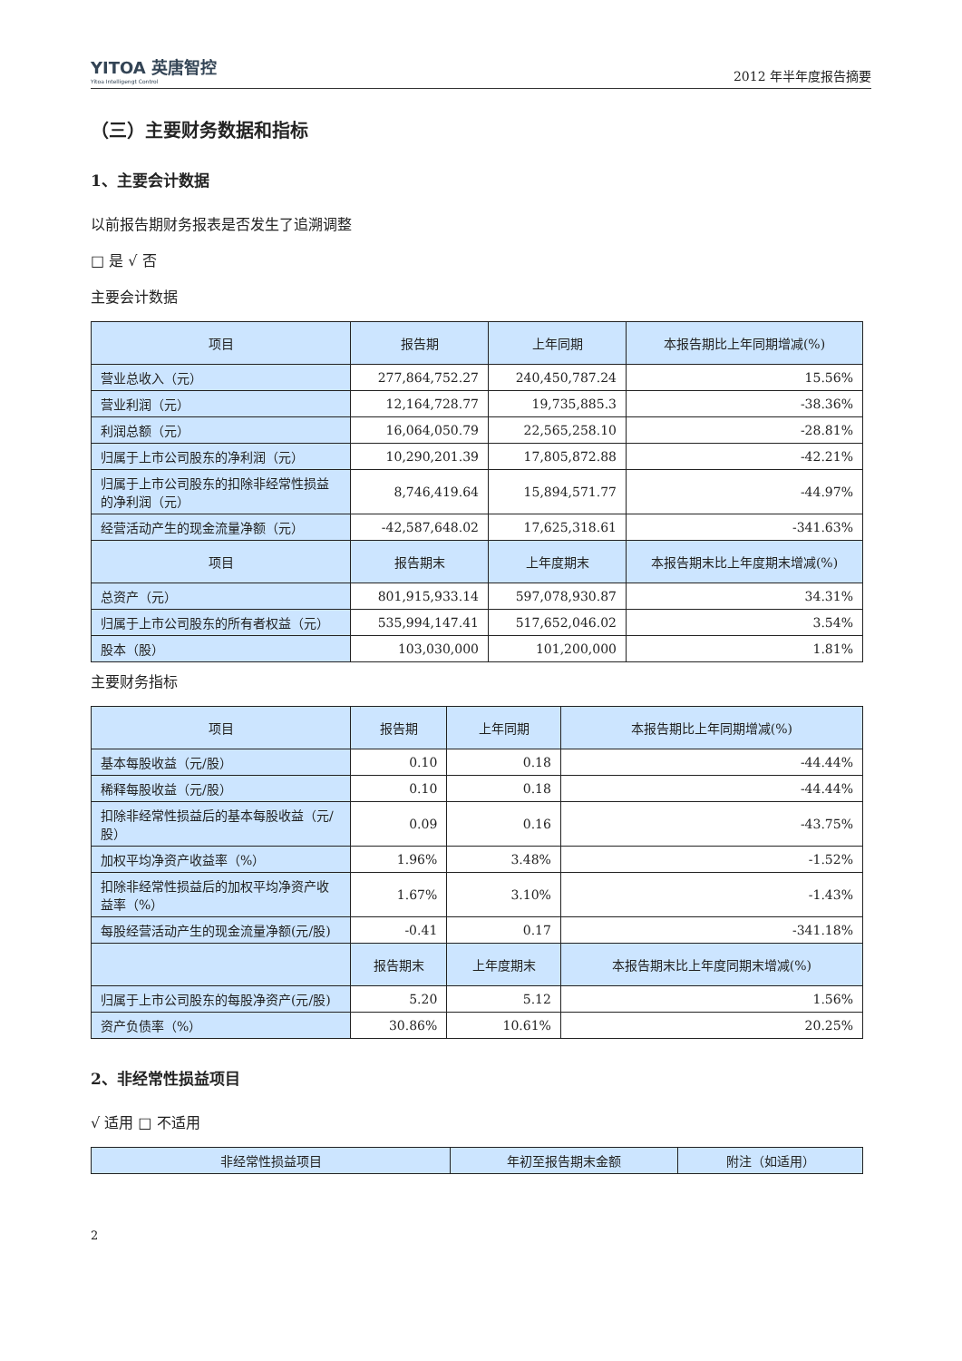YITOA 英唐智控
Yitoa Intelligengt Control
2012 年半年度报告摘要
（三）主要财务数据和指标
1、主要会计数据
以前报告期财务报表是否发生了追溯调整
□ 是 √ 否
主要会计数据
| 项目 | 报告期 | 上年同期 | 本报告期比上年同期增减(%) |
| --- | --- | --- | --- |
| 营业总收入（元） | 277,864,752.27 | 240,450,787.24 | 15.56% |
| 营业利润（元） | 12,164,728.77 | 19,735,885.3 | -38.36% |
| 利润总额（元） | 16,064,050.79 | 22,565,258.10 | -28.81% |
| 归属于上市公司股东的净利润（元） | 10,290,201.39 | 17,805,872.88 | -42.21% |
| 归属于上市公司股东的扣除非经常性损益的净利润（元） | 8,746,419.64 | 15,894,571.77 | -44.97% |
| 经营活动产生的现金流量净额（元） | -42,587,648.02 | 17,625,318.61 | -341.63% |
| 项目 | 报告期末 | 上年度期末 | 本报告期末比上年度期末增减(%) |
| 总资产（元） | 801,915,933.14 | 597,078,930.87 | 34.31% |
| 归属于上市公司股东的所有者权益（元） | 535,994,147.41 | 517,652,046.02 | 3.54% |
| 股本（股） | 103,030,000 | 101,200,000 | 1.81% |
主要财务指标
| 项目 | 报告期 | 上年同期 | 本报告期比上年同期增减(%) |
| --- | --- | --- | --- |
| 基本每股收益（元/股） | 0.10 | 0.18 | -44.44% |
| 稀释每股收益（元/股） | 0.10 | 0.18 | -44.44% |
| 扣除非经常性损益后的基本每股收益（元/股） | 0.09 | 0.16 | -43.75% |
| 加权平均净资产收益率（%） | 1.96% | 3.48% | -1.52% |
| 扣除非经常性损益后的加权平均净资产收益率（%） | 1.67% | 3.10% | -1.43% |
| 每股经营活动产生的现金流量净额(元/股) | -0.41 | 0.17 | -341.18% |
| | 报告期末 | 上年度期末 | 本报告期末比上年度同期末增减(%) |
| 归属于上市公司股东的每股净资产(元/股) | 5.20 | 5.12 | 1.56% |
| 资产负债率（%） | 30.86% | 10.61% | 20.25% |
2、非经常性损益项目
√ 适用 □ 不适用
| 非经常性损益项目 | 年初至报告期末金额 | 附注（如适用） |
| --- | --- | --- |
2